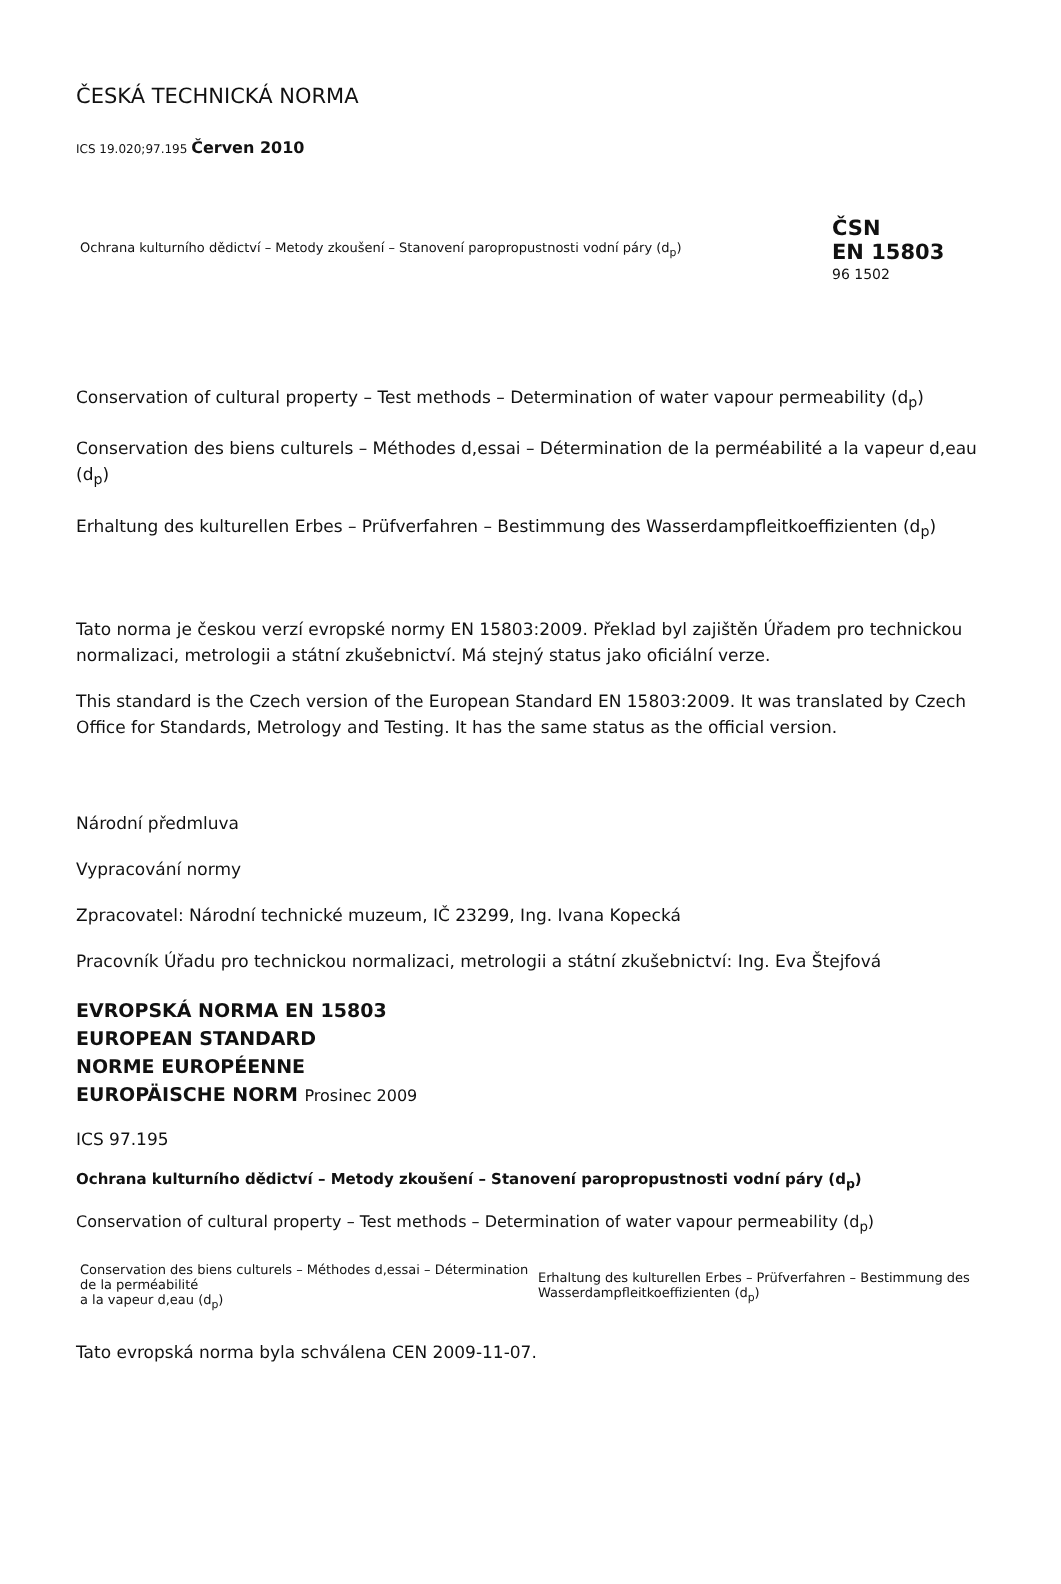ČESKÁ TECHNICKÁ NORMA
ICS 19.020;97.195 Červen 2010
| Ochrana kulturního dědictví – Metody zkoušení – Stanovení paropropustnosti vodní páry (d<sub>p</sub>) | ČSN EN 15803 96 1502 |
Conservation of cultural property – Test methods – Determination of water vapour permeability (d<sub>p</sub>)
Conservation des biens culturels – Méthodes d,essai – Détermination de la perméabilité a la vapeur d,eau (d<sub>p</sub>)
Erhaltung des kulturellen Erbes – Prüfverfahren – Bestimmung des Wasserdampfleitkoeffizienten (d<sub>p</sub>)
Tato norma je českou verzí evropské normy EN 15803:2009. Překlad byl zajištěn Úřadem pro technickou normalizaci, metrologii a státní zkušebnictví. Má stejný status jako oficiální verze.
This standard is the Czech version of the European Standard EN 15803:2009. It was translated by Czech Office for Standards, Metrology and Testing. It has the same status as the official version.
Národní předmluva
Vypracování normy
Zpracovatel: Národní technické muzeum, IČ 23299, Ing. Ivana Kopecká
Pracovník Úřadu pro technickou normalizaci, metrologii a státní zkušebnictví: Ing. Eva Štejfová
EVROPSKÁ NORMA EN 15803
EUROPEAN STANDARD
NORME EUROPÉENNE
EUROPÄISCHE NORM Prosinec 2009
ICS 97.195
Ochrana kulturního dědictví – Metody zkoušení – Stanovení paropropustnosti vodní páry (d<sub>p</sub>)
Conservation of cultural property – Test methods – Determination of water vapour permeability (d<sub>p</sub>)
| Conservation des biens culturels – Méthodes d,essai – Détermination de la perméabilité a la vapeur d,eau (d<sub>p</sub>) | Erhaltung des kulturellen Erbes – Prüfverfahren – Bestimmung des Wasserdampfleitkoeffizienten (d<sub>p</sub>) |
Tato evropská norma byla schválena CEN 2009-11-07.